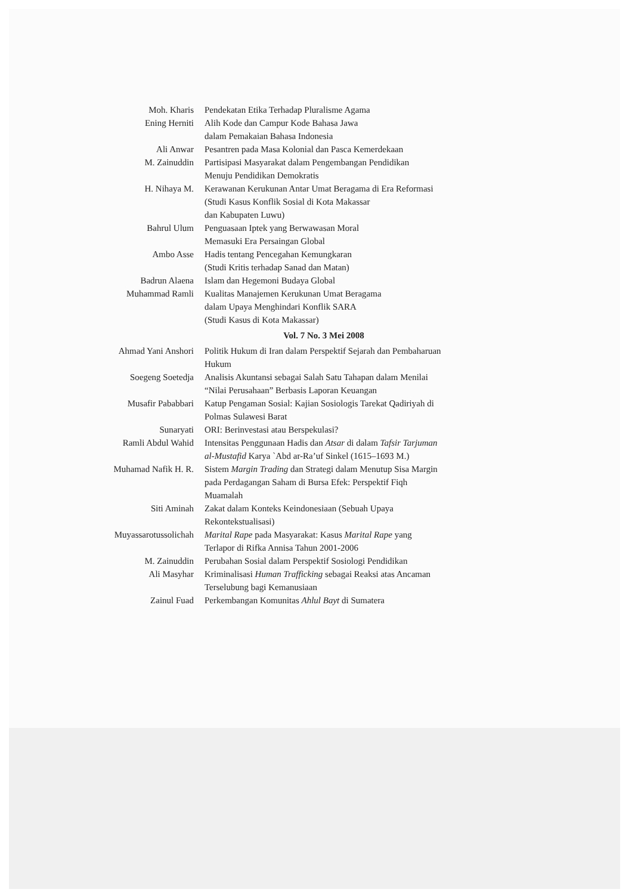| Moh. Kharis | Pendekatan Etika Terhadap Pluralisme Agama |
| Ening Herniti | Alih Kode dan Campur Kode Bahasa Jawa dalam Pemakaian Bahasa Indonesia |
| Ali Anwar | Pesantren pada Masa Kolonial dan Pasca Kemerdekaan |
| M. Zainuddin | Partisipasi Masyarakat dalam Pengembangan Pendidikan Menuju Pendidikan Demokratis |
| H. Nihaya M. | Kerawanan Kerukunan Antar Umat Beragama di Era Reformasi (Studi Kasus Konflik Sosial di Kota Makassar dan Kabupaten Luwu) |
| Bahrul Ulum | Penguasaan Iptek yang Berwawasan Moral Memasuki Era Persaingan Global |
| Ambo Asse | Hadis tentang Pencegahan Kemungkaran (Studi Kritis terhadap Sanad dan Matan) |
| Badrun Alaena | Islam dan Hegemoni Budaya Global |
| Muhammad Ramli | Kualitas Manajemen Kerukunan Umat Beragama dalam Upaya Menghindari Konflik SARA (Studi Kasus di Kota Makassar) |
| | Vol. 7 No. 3 Mei 2008 |
| Ahmad Yani Anshori | Politik Hukum di Iran dalam Perspektif Sejarah dan Pembaharuan Hukum |
| Soegeng Soetedja | Analisis Akuntansi sebagai Salah Satu Tahapan dalam Menilai “Nilai Perusahaan” Berbasis Laporan Keuangan |
| Musafir Pababbari | Katup Pengaman Sosial: Kajian Sosiologis Tarekat Qadiriyah di Polmas Sulawesi Barat |
| Sunaryati | ORI: Berinvestasi atau Berspekulasi? |
| Ramli Abdul Wahid | Intensitas Penggunaan Hadis dan Atsar di dalam Tafsir Tarjuman al-Mustafid Karya `Abd ar-Ra’uf Sinkel (1615–1693 M.) |
| Muhamad Nafik H. R. | Sistem Margin Trading dan Strategi dalam Menutup Sisa Margin pada Perdagangan Saham di Bursa Efek: Perspektif Fiqh Muamalah |
| Siti Aminah | Zakat dalam Konteks Keindonesiaan (Sebuah Upaya Rekontekstualisasi) |
| Muyassarotussolichah | Marital Rape pada Masyarakat: Kasus Marital Rape yang Terlapor di Rifka Annisa Tahun 2001-2006 |
| M. Zainuddin | Perubahan Sosial dalam Perspektif Sosiologi Pendidikan |
| Ali Masyhar | Kriminalisasi Human Trafficking sebagai Reaksi atas Ancaman Terselubung bagi Kemanusiaan |
| Zainul Fuad | Perkembangan Komunitas Ahlul Bayt di Sumatera |